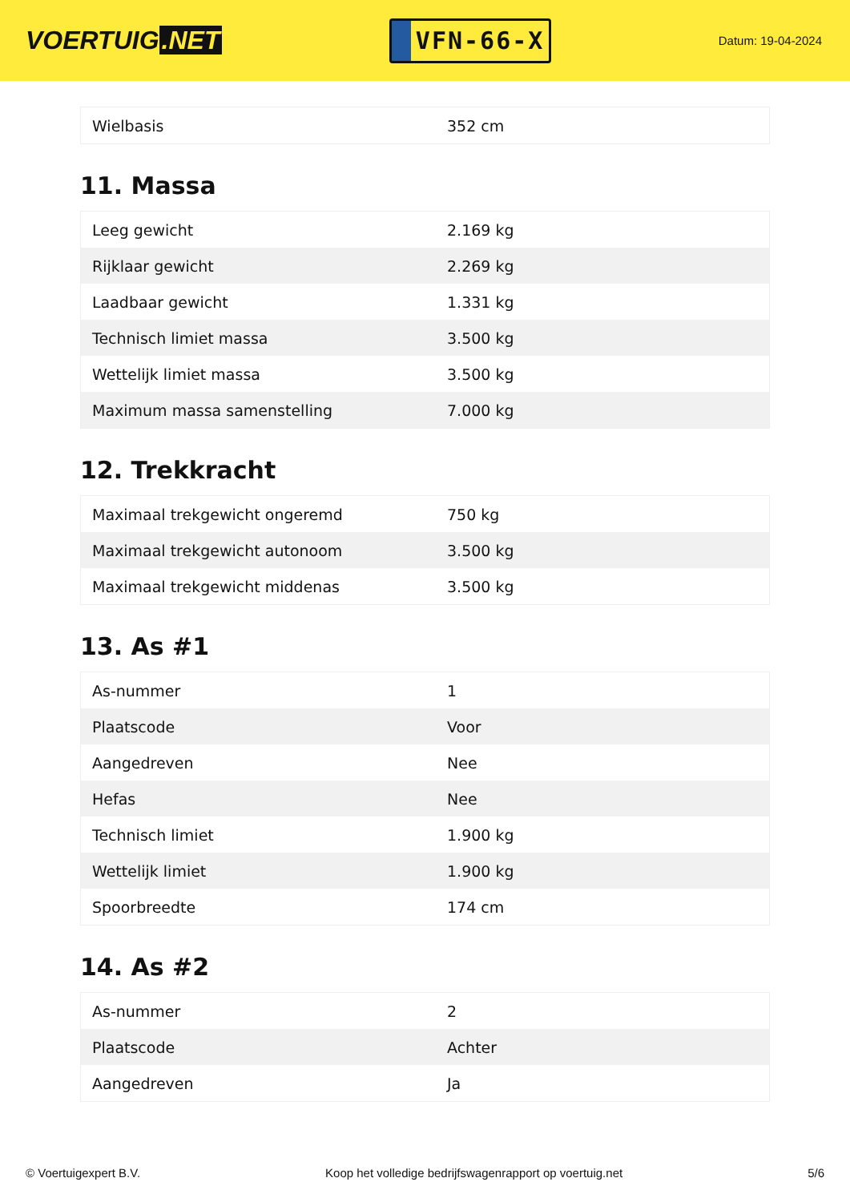VOERTUIG.NET
VFN-66-X
Datum: 19-04-2024
| Wielbasis | 352 cm |
11. Massa
| Leeg gewicht | 2.169 kg |
| Rijklaar gewicht | 2.269 kg |
| Laadbaar gewicht | 1.331 kg |
| Technisch limiet massa | 3.500 kg |
| Wettelijk limiet massa | 3.500 kg |
| Maximum massa samenstelling | 7.000 kg |
12. Trekkracht
| Maximaal trekgewicht ongeremd | 750 kg |
| Maximaal trekgewicht autonoom | 3.500 kg |
| Maximaal trekgewicht middenas | 3.500 kg |
13. As #1
| As-nummer | 1 |
| Plaatscode | Voor |
| Aangedreven | Nee |
| Hefas | Nee |
| Technisch limiet | 1.900 kg |
| Wettelijk limiet | 1.900 kg |
| Spoorbreedte | 174 cm |
14. As #2
| As-nummer | 2 |
| Plaatscode | Achter |
| Aangedreven | Ja |
© Voertuigexpert B.V. Koop het volledige bedrijfswagenrapport op voertuig.net 5/6